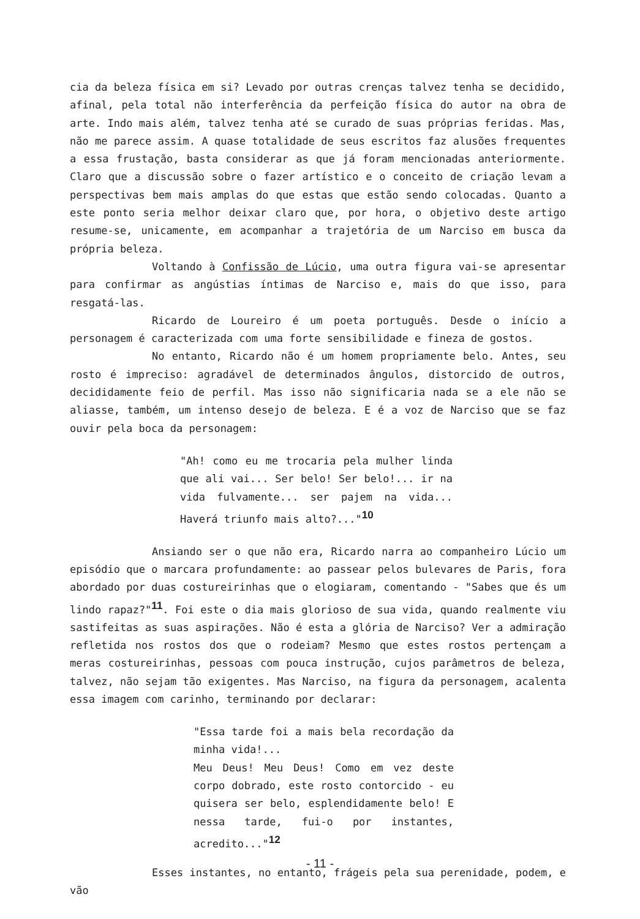cia da beleza física em si? Levado por outras crenças talvez tenha se decidido, afinal, pela total não interferência da perfeição física do autor na obra de arte. Indo mais além, talvez tenha até se curado de suas próprias feridas. Mas, não me parece assim. A quase totalidade de seus escritos faz alusões frequentes a essa frustação, basta considerar as que já foram mencionadas anteriormente. Claro que a discussão sobre o fazer artístico e o conceito de criação levam a perspectivas bem mais amplas do que estas que estão sendo colocadas. Quanto a este ponto seria melhor deixar claro que, por hora, o objetivo deste artigo resume-se, unicamente, em acompanhar a trajetória de um Narciso em busca da própria beleza.
Voltando à Confissão de Lúcio, uma outra figura vai-se apresentar para confirmar as angústias íntimas de Narciso e, mais do que isso, para resgatá-las.
Ricardo de Loureiro é um poeta português. Desde o início a personagem é caracterizada com uma forte sensibilidade e fineza de gostos.
No entanto, Ricardo não é um homem propriamente belo. Antes, seu rosto é impreciso: agradável de determinados ângulos, distorcido de outros, decididamente feio de perfil. Mas isso não significaria nada se a ele não se aliasse, também, um intenso desejo de beleza. E é a voz de Narciso que se faz ouvir pela boca da personagem:
"Ah! como eu me trocaria pela mulher linda que ali vai... Ser belo! Ser belo!... ir na vida fulvamente... ser pajem na vida... Haverá triunfo mais alto?..."<sup>10</sup>
Ansiando ser o que não era, Ricardo narra ao companheiro Lúcio um episódio que o marcara profundamente: ao passear pelos bulevares de Paris, fora abordado por duas costureirinhas que o elogiaram, comentando - "Sabes que és um lindo rapaz?"<sup>11</sup>. Foi este o dia mais glorioso de sua vida, quando realmente viu sastifeitas as suas aspirações. Não é esta a glória de Narciso? Ver a admiração refletida nos rostos dos que o rodeiam? Mesmo que estes rostos pertençam a meras costureirinhas, pessoas com pouca instrução, cujos parâmetros de beleza, talvez, não sejam tão exigentes. Mas Narciso, na figura da personagem, acalenta essa imagem com carinho, terminando por declarar:
"Essa tarde foi a mais bela recordação da minha vida!...
Meu Deus! Meu Deus! Como em vez deste corpo dobrado, este rosto contorcido - eu quisera ser belo, esplendidamente belo! E nessa tarde, fui-o por instantes, acredito..."<sup>12</sup>
Esses instantes, no entanto, frágeis pela sua perenidade, podem, e vão
- 11 -